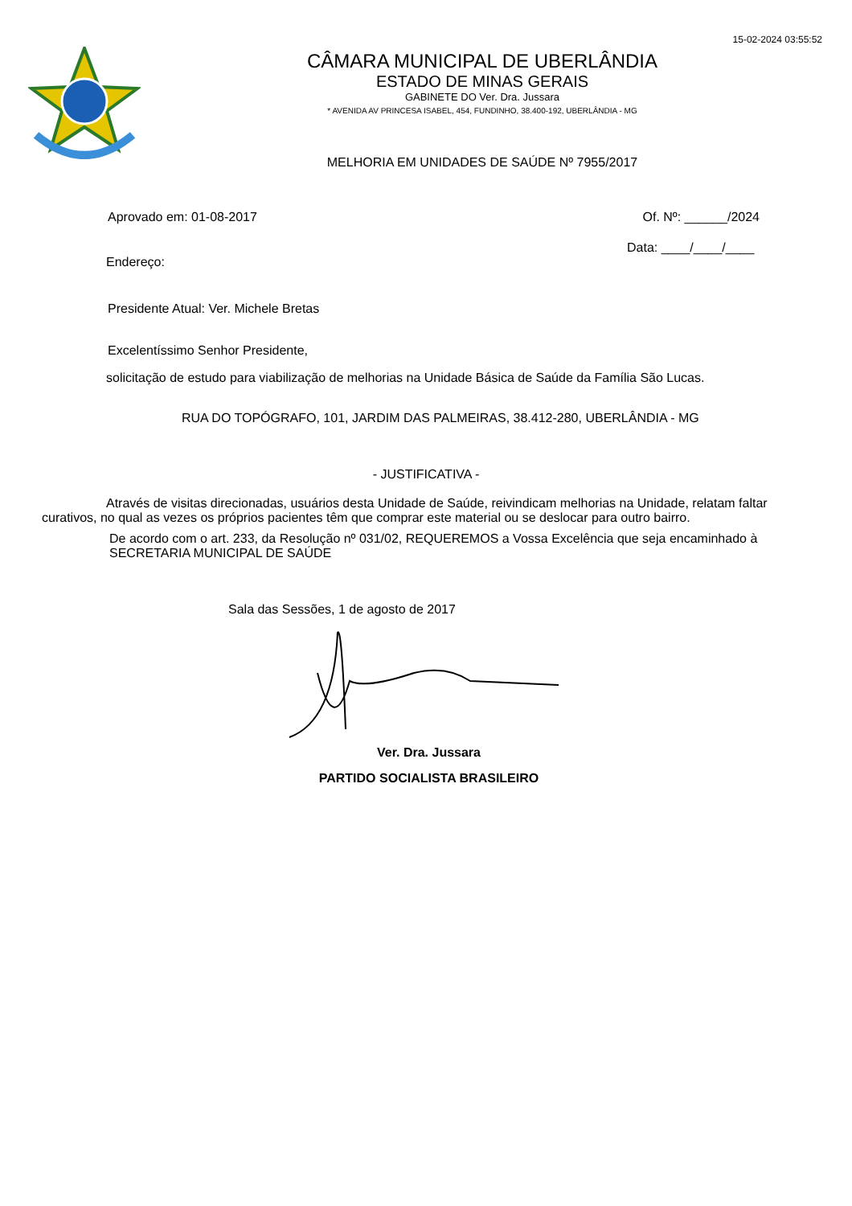15-02-2024 03:55:52
CÂMARA MUNICIPAL DE UBERLÂNDIA
ESTADO DE MINAS GERAIS
GABINETE DO Ver. Dra. Jussara
* AVENIDA AV PRINCESA ISABEL, 454, FUNDINHO, 38.400-192, UBERLÂNDIA - MG
MELHORIA EM UNIDADES DE SAÚDE Nº 7955/2017
Aprovado em: 01-08-2017 Of. Nº: ______/2024
Data: ____/____/____
Endereço:
Presidente Atual: Ver. Michele Bretas
Excelentíssimo Senhor Presidente,
solicitação de estudo para viabilização de melhorias na Unidade Básica de Saúde da Família São Lucas.
RUA DO TOPÓGRAFO, 101, JARDIM DAS PALMEIRAS, 38.412-280, UBERLÂNDIA - MG
- JUSTIFICATIVA -
Através de visitas direcionadas, usuários desta Unidade de Saúde, reivindicam melhorias na Unidade, relatam faltar curativos, no qual as vezes os próprios pacientes têm que comprar este material ou se deslocar para outro bairro.
De acordo com o art. 233, da Resolução nº 031/02, REQUEREMOS a Vossa Excelência que seja encaminhado à SECRETARIA MUNICIPAL DE SAÚDE
Sala das Sessões, 1 de agosto de 2017
Ver. Dra. Jussara
PARTIDO SOCIALISTA BRASILEIRO